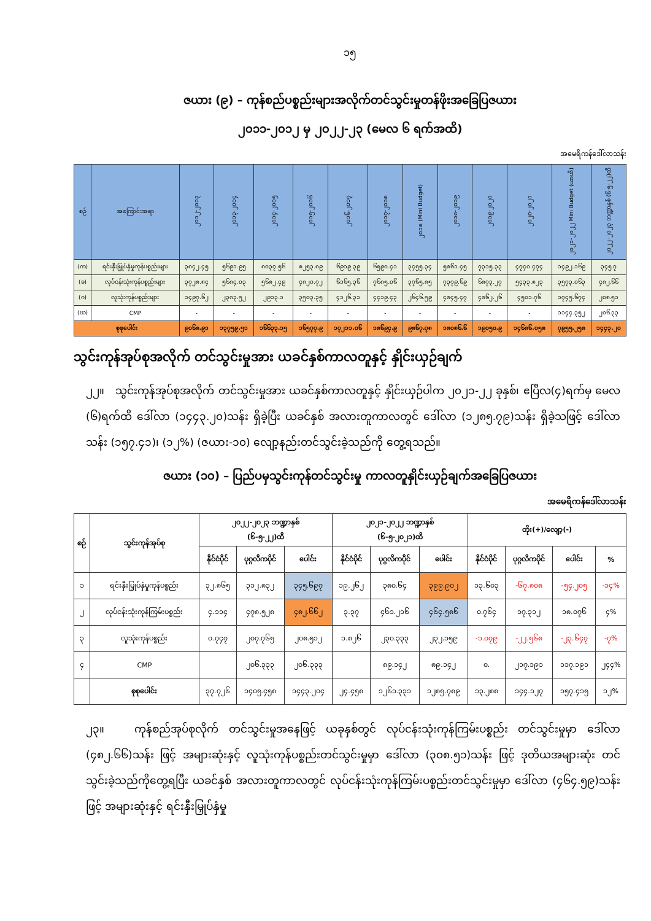၁၅
ဇယား (၉) – ကုန်စည်ပစ္စည်းများအလိုက်တင်သွင်းမှုတန်ဖိုးအခြေပြဇယား
၂၀၁၁-၂၀၁၂ မှ ၂၀၂၂-၂၃ (မေလ ၆ ရက်အထိ)
အမေရိကန်ဒေါ်လာသန်း
| စဉ် | အကြောင်းအရာ | ၂၀၁၂-၂၀၁၃ | ၂၀၁၃-၂၀၁၄ | ၂၀၁၄-၂၀၁၅ | ၂၀၁၅-၂၀၁၆ | ၂၀၁၆-၂၀၁၇ | ၂၀၁၇-၂၀၁၈ | ၂၀၁၈ (Mini Budget) | ၂၀၁၈-၂၀၁၉ | ၂၀၁၉-၂၀၂၀ | ၂၀၂၀-၂၀၂၁ | ၂၀၂၁-၂၀၂၂ Mini Budget (ယာယီ) | ၂၀၂၂-၂၀၂၃ ဘဏ္ဍာနှစ် (၆-၅-၂၂)ထိ |
| --- | --- | --- | --- | --- | --- | --- | --- | --- | --- | --- | --- | --- | --- |
| (က) | ရင်းနှီးမြှုပ်နှံမှုကုန်ပစ္စည်းများ | ၃၈၄၂.၄၅ | ၅၆၉၁.၉၅ | ၈၀၃၇.၅၆ | ၈၂၅၃.၈၉ | ၆၉၁၉.၃၉ | ၆၅၉၀.၄၁ | ၃၄၅၅.၃၄ | ၅၈၆၁.၄၅ | ၇၃၁၅.၃၃ | ၄၇၄၀.၄၇၄ | ၁၄၉၂.၁၆၉ | ၃၄၅.၇ |
| (ခ) | လုပ်ငန်းသုံးကုန်ပစ္စည်းများ | ၃၇၂၈.၈၄ | ၅၆၈၄.၀၃ | ၅၆၈၂.၄၉ | ၄၈၂၀.၇၂ | ၆၁၆၅.၃၆ | ၇၆၈၅.၀၆ | ၃၇၆၅.၈၅ | ၇၃၇၉.၆၉ | ၆၈၇၃.၂၇ | ၅၄၃၃.၈၂၃ | ၃၅၇၃.၀၆၃ | ၄၈၂.၆၆ |
| (ဂ) | လူသုံးကုန်ပစ္စည်းများ | ၁၄၉၇.၆၂ | ၂၃၈၃.၅၂ | ၂၉၁၃.၁ | ၃၅၀၃.၃၅ | ၄၁၂၆.၃၁ | ၄၄၁၉.၄၃ | ၂၆၄၆.၅၉ | ၄၈၄၅.၄၇ | ၄၈၆၂.၂၆ | ၄၅၀၁.၇၆ | ၁၇၄၅.၆၇၄ | ၂၀၈.၅၁ |
| (ဃ) | CMP | - | - | - | - | - | - | - | - | - | - | ၁၁၄၄.၃၅၂ | ၂၀၆.၃၃ |
| စုစုပေါင်း | | ၉၀၆၈.၉၁ | ၁၃၇၅၉.၅၁ | ၁၆၆၃၃.၁၅ | ၁၆၅၇၇.၉ | ၁၇၂၁၁.၀၆ | ၁၈၆၉၄.၉ | ၉၈၆၇.၇၈ | ၁၈၀၈၆.၆ | ၁၉၀၅၀.၉ | ၁၄၆၈၆.၀၅၈ | ၇၉၅၅.၂၅၈ | ၁၄၄၃.၂၀ |
သွင်းကုန်အုပ်စုအလိုက် တင်သွင်းမှုအား ယခင်နှစ်ကာလတူနှင့် နှိုင်းယှဉ်ချက်
၂၂။ သွင်းကုန်အုပ်စုအလိုက် တင်သွင်းမှုအား ယခင်နှစ်ကာလတူနှင့် နှိုင်းယှဉ်ပါက ၂၀၂၁-၂၂ ခုနှစ်၊ ဧပြီလ(၄)ရက်မှ မေလ (၆)ရက်ထိ ဒေါ်လာ (၁၄၄၃.၂၀)သန်း ရှိခဲ့ပြီး ယခင်နှစ် အလားတူကာလတွင် ဒေါ်လာ (၁၂၈၅.၇၉)သန်း ရှိခဲ့သဖြင့် ဒေါ်လာသန်း (၁၅၇.၄၁)၊ (၁၂%) (ဇယား-၁၀) လျော့နည်းတင်သွင်းခဲ့သည်ကို တွေ့ရသည်။
ဇယား (၁၀) – ပြည်ပမှသွင်းကုန်တင်သွင်းမှု ကာလတူနှိုင်းယှဉ်ချက်အခြေပြဇယား
အမေရိကန်ဒေါ်လာသန်း
| စဉ် | သွင်းကုန်အုပ်စု | ၂၀၂၂-၂၀၂၃ ဘဏ္ဍာနှစ် (၆-၅-၂၂)ထိ | | | ၂၀၂၁-၂၀၂၂ ဘဏ္ဍာနှစ် (၆-၅-၂၀၂၁)ထိ | | | တိုး(+)/လျော့(-) | | | |
| --- | --- | --- | --- | --- | --- | --- | --- | --- | --- | --- | --- |
| | | နိုင်ငံပိုင် | ပုဂ္ဂလိကပိုင် | ပေါင်း | နိုင်ငံပိုင် | ပုဂ္ဂလိကပိုင် | ပေါင်း | နိုင်ငံပိုင် | ပုဂ္ဂလိကပိုင် | ပေါင်း | % |
| ၁ | ရင်းနှီးမြှုပ်နှံမှုကုန်ပစ္စည်း | ၃၂.၈၆၅ | ၃၁၂.၈၃၂ | ၃၄၅.၆၉၇ | ၁၉.၂၆၂ | ၃၈၀.၆၄ | ၃၉၉.၉၀၂ | ၁၃.၆၀၃ | -၆၇.၈၀၈ | -၅၄.၂၀၅ | -၁၄% |
| ၂ | လုပ်ငန်းသုံးကုန်ကြမ်းပစ္စည်း | ၄.၁၁၄ | ၄၇၈.၅၂၈ | ၄၈၂.၆၆၂ | ၃.၃၇ | ၄၆၁.၂၁၆ | ၄၆၄.၅၈၆ | ၀.၇၆၄ | ၁၇.၃၁၂ | ၁၈.၀၇၆ | ၄% |
| ၃ | လူသုံးကုန်ပစ္စည်း | ၀.၇၄၇ | ၂၀၇.၇၆၅ | ၂၀၈.၅၁၂ | ၁.၈၂၆ | ၂၃၀.၃၃၃ | ၂၃၂.၁၅၉ | -၁.၀၇၉ | -၂၂.၅၆၈ | -၂၃.၆၄၇ | -၇% |
| ၄ | CMP | | ၂၀၆.၃၃၃ | ၂၀၆.၃၃၃ | | ၈၉.၁၄၂ | ၈၉.၁၄၂ | ၀. | ၂၁၇.၁၉၁ | ၁၁၇.၁၉၁ | ၂၄၄% |
| | စုစုပေါင်း | ၃၇.၇၂၆ | ၁၄၀၅.၄၅၈ | ၁၄၄၃.၂၀၄ | ၂၄.၄၅၈ | ၁၂၆၁.၃၃၁ | ၁၂၈၅.၇၈၉ | ၁၃.၂၈၈ | ၁၄၄.၁၂၇ | ၁၅၇.၄၁၅ | ၁၂% |
၂၃။ ကုန်စည်အုပ်စုလိုက် တင်သွင်းမှုအနေဖြင့် ယခုနှစ်တွင် လုပ်ငန်းသုံးကုန်ကြမ်းပစ္စည်း တင်သွင်းမှုမှာ ဒေါ်လာ (၄၈၂.၆၆)သန်း ဖြင့် အများဆုံးနှင့် လူသုံးကုန်ပစ္စည်းတင်သွင်းမှုမှာ ဒေါ်လာ (၃၀၈.၅၁)သန်း ဖြင့် ဒုတိယအများဆုံး တင်သွင်းခဲ့သည်ကိုတွေ့ရပြီး ယခင်နှစ် အလားတူကာလတွင် လုပ်ငန်းသုံးကုန်ကြမ်းပစ္စည်းတင်သွင်းမှုမှာ ဒေါ်လာ (၄၆၄.၅၉)သန်းဖြင့် အများဆုံးနှင့် ရင်းနှီးမြှုပ်နှံမှု